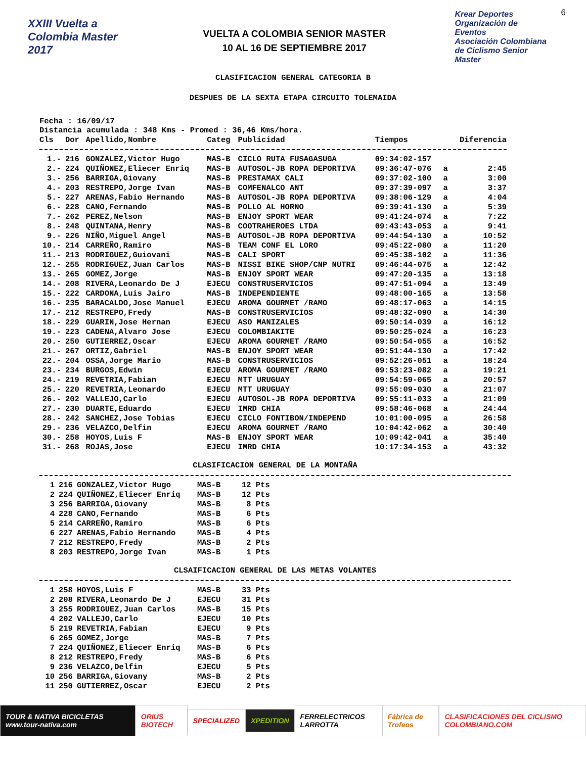XXIII Vuelta a Colombia Master 2017
VUELTA A COLOMBIA SENIOR MASTER
10 AL 16 DE SEPTIEMBRE 2017
Krear Deportes
Organización de Eventos
Asociación Colombiana de Ciclismo Senior Master
6
CLASIFICACION GENERAL CATEGORIA B
DESPUES DE LA SEXTA ETAPA CIRCUITO TOLEMAIDA
Fecha : 16/09/17
Distancia acumulada : 348 Kms - Promed : 36,46 Kms/hora.
| Cls | Dor | Apellido,Nombre | Categ | Publicidad | Tiempos | | Diferencia |
| --- | --- | --- | --- | --- | --- | --- | --- |
| 1.- | 216 | GONZALEZ,Victor Hugo | MAS-B | CICLO RUTA FUSAGASUGA | 09:34:02-157 | | |
| 2.- | 224 | QUIÑONEZ,Eliecer Enriq | MAS-B | AUTOSOL-JB ROPA DEPORTIVA | 09:36:47-076 | a | 2:45 |
| 3.- | 256 | BARRIGA,Giovany | MAS-B | PRESTAMAX CALI | 09:37:02-100 | a | 3:00 |
| 4.- | 203 | RESTREPO,Jorge Ivan | MAS-B | COMFENALCO ANT | 09:37:39-097 | a | 3:37 |
| 5.- | 227 | ARENAS,Fabio Hernando | MAS-B | AUTOSOL-JB ROPA DEPORTIVA | 09:38:06-129 | a | 4:04 |
| 6.- | 228 | CANO,Fernando | MAS-B | POLLO AL HORNO | 09:39:41-130 | a | 5:39 |
| 7.- | 262 | PEREZ,Nelson | MAS-B | ENJOY SPORT WEAR | 09:41:24-074 | a | 7:22 |
| 8.- | 248 | QUINTANA,Henry | MAS-B | COOTRAHEROES LTDA | 09:43:43-053 | a | 9:41 |
| 9.- | 226 | NIÑO,Miguel Angel | MAS-B | AUTOSOL-JB ROPA DEPORTIVA | 09:44:54-130 | a | 10:52 |
| 10.- | 214 | CARREÑO,Ramiro | MAS-B | TEAM CONF EL LORO | 09:45:22-080 | a | 11:20 |
| 11.- | 213 | RODRIGUEZ,Guiovani | MAS-B | CALI SPORT | 09:45:38-102 | a | 11:36 |
| 12.- | 255 | RODRIGUEZ,Juan Carlos | MAS-B | NISSI BIKE SHOP/CNP NUTRI | 09:46:44-075 | a | 12:42 |
| 13.- | 265 | GOMEZ,Jorge | MAS-B | ENJOY SPORT WEAR | 09:47:20-135 | a | 13:18 |
| 14.- | 208 | RIVERA,Leonardo De J | EJECU | CONSTRUSERVICIOS | 09:47:51-094 | a | 13:49 |
| 15.- | 222 | CARDONA,Luis Jairo | MAS-B | INDEPENDIENTE | 09:48:00-165 | a | 13:58 |
| 16.- | 235 | BARACALDO,Jose Manuel | EJECU | AROMA GOURMET /RAMO | 09:48:17-063 | a | 14:15 |
| 17.- | 212 | RESTREPO,Fredy | MAS-B | CONSTRUSERVICIOS | 09:48:32-090 | a | 14:30 |
| 18.- | 229 | GUARIN,Jose Hernan | EJECU | ASO MANIZALES | 09:50:14-039 | a | 16:12 |
| 19.- | 223 | CADENA,Alvaro Jose | EJECU | COLOMBIAKITE | 09:50:25-024 | a | 16:23 |
| 20.- | 250 | GUTIERREZ,Oscar | EJECU | AROMA GOURMET /RAMO | 09:50:54-055 | a | 16:52 |
| 21.- | 267 | ORTIZ,Gabriel | MAS-B | ENJOY SPORT WEAR | 09:51:44-130 | a | 17:42 |
| 22.- | 204 | OSSA,Jorge Mario | MAS-B | CONSTRUSERVICIOS | 09:52:26-051 | a | 18:24 |
| 23.- | 234 | BURGOS,Edwin | EJECU | AROMA GOURMET /RAMO | 09:53:23-082 | a | 19:21 |
| 24.- | 219 | REVETRIA,Fabian | EJECU | MTT URUGUAY | 09:54:59-065 | a | 20:57 |
| 25.- | 220 | REVETRIA,Leonardo | EJECU | MTT URUGUAY | 09:55:09-030 | a | 21:07 |
| 26.- | 202 | VALLEJO,Carlo | EJECU | AUTOSOL-JB ROPA DEPORTIVA | 09:55:11-033 | a | 21:09 |
| 27.- | 230 | DUARTE,Eduardo | EJECU | IMRD CHIA | 09:58:46-068 | a | 24:44 |
| 28.- | 242 | SANCHEZ,Jose Tobias | EJECU | CICLO FONTIBON/INDEPEND | 10:01:00-095 | a | 26:58 |
| 29.- | 236 | VELAZCO,Delfin | EJECU | AROMA GOURMET /RAMO | 10:04:42-062 | a | 30:40 |
| 30.- | 258 | HOYOS,Luis F | MAS-B | ENJOY SPORT WEAR | 10:09:42-041 | a | 35:40 |
| 31.- | 268 | ROJAS,Jose | EJECU | IMRD CHIA | 10:17:34-153 | a | 43:32 |
CLASIFICACION GENERAL DE LA MONTAÑA
| 1 | 216 | GONZALEZ,Victor Hugo | MAS-B | 12 Pts |
| 2 | 224 | QUIÑONEZ,Eliecer Enriq | MAS-B | 12 Pts |
| 3 | 256 | BARRIGA,Giovany | MAS-B | 8 Pts |
| 4 | 228 | CANO,Fernando | MAS-B | 6 Pts |
| 5 | 214 | CARREÑO,Ramiro | MAS-B | 6 Pts |
| 6 | 227 | ARENAS,Fabio Hernando | MAS-B | 4 Pts |
| 7 | 212 | RESTREPO,Fredy | MAS-B | 2 Pts |
| 8 | 203 | RESTREPO,Jorge Ivan | MAS-B | 1 Pts |
CLSAIFICACION GENERAL DE LAS METAS VOLANTES
| 1 | 258 | HOYOS,Luis F | MAS-B | 33 Pts |
| 2 | 208 | RIVERA,Leonardo De J | EJECU | 31 Pts |
| 3 | 255 | RODRIGUEZ,Juan Carlos | MAS-B | 15 Pts |
| 4 | 202 | VALLEJO,Carlo | EJECU | 10 Pts |
| 5 | 219 | REVETRIA,Fabian | EJECU | 9 Pts |
| 6 | 265 | GOMEZ,Jorge | MAS-B | 7 Pts |
| 7 | 224 | QUIÑONEZ,Eliecer Enriq | MAS-B | 6 Pts |
| 8 | 212 | RESTREPO,Fredy | MAS-B | 6 Pts |
| 9 | 236 | VELAZCO,Delfin | EJECU | 5 Pts |
| 10 | 256 | BARRIGA,Giovany | MAS-B | 2 Pts |
| 11 | 250 | GUTIERREZ,Oscar | EJECU | 2 Pts |
TOUR & NATIVA BICICLETAS www.tour-nativa.com
ORIUS BIOTECH SPECIALIZED XPEDITION FERRELECTRICOS LARROTTA Fábrica de Trofeos
CLASIFICACIONES DEL CICLISMO COLOMBIANO.COM